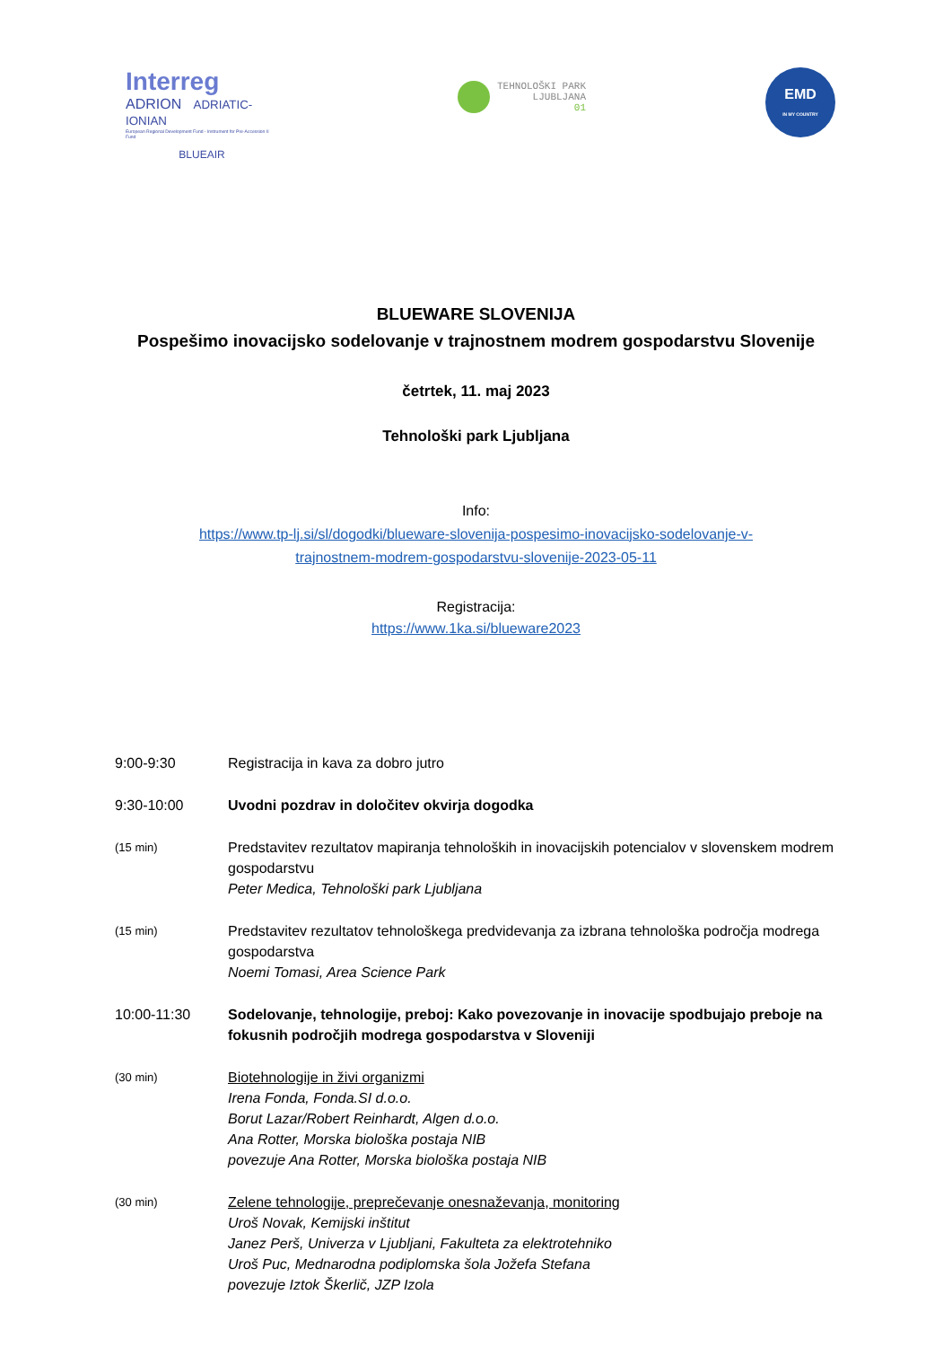Interreg
ADRION ADRIATIC-IONIAN
European Regional Development Fund - Instrument for Pre-Accession II Fund
BLUEAIR
TEHNOLOŠKI PARK
LJUBLJANA
01
EMD
IN MY COUNTRY
BLUEWARE SLOVENIJA
Pospešimo inovacijsko sodelovanje v trajnostnem modrem gospodarstvu Slovenije
četrtek, 11. maj 2023
Tehnološki park Ljubljana
Info:
https://www.tp-lj.si/sl/dogodki/blueware-slovenija-pospesimo-inovacijsko-sodelovanje-v-
trajnostnem-modrem-gospodarstvu-slovenije-2023-05-11
Registracija:
https://www.1ka.si/blueware2023
9:00-9:30 Registracija in kava za dobro jutro
9:30-10:00 Uvodni pozdrav in določitev okvirja dogodka
(15 min)
Predstavitev rezultatov mapiranja tehnoloških in inovacijskih potencialov v slovenskem modrem gospodarstvu
Peter Medica, Tehnološki park Ljubljana
(15 min)
Predstavitev rezultatov tehnološkega predvidevanja za izbrana tehnološka področja modrega gospodarstva
Noemi Tomasi, Area Science Park
10:00-11:30 Sodelovanje, tehnologije, preboj: Kako povezovanje in inovacije spodbujajo preboje na fokusnih področjih modrega gospodarstva v Sloveniji
(30 min)
Biotehnologije in živi organizmi
Irena Fonda, Fonda.SI d.o.o.
Borut Lazar/Robert Reinhardt, Algen d.o.o.
Ana Rotter, Morska biološka postaja NIB
povezuje Ana Rotter, Morska biološka postaja NIB
(30 min)
Zelene tehnologije, preprečevanje onesnaževanja, monitoring
Uroš Novak, Kemijski inštitut
Janez Perš, Univerza v Ljubljani, Fakulteta za elektrotehniko
Uroš Puc, Mednarodna podiplomska šola Jožefa Stefana
povezuje Iztok Škerlič, JZP Izola